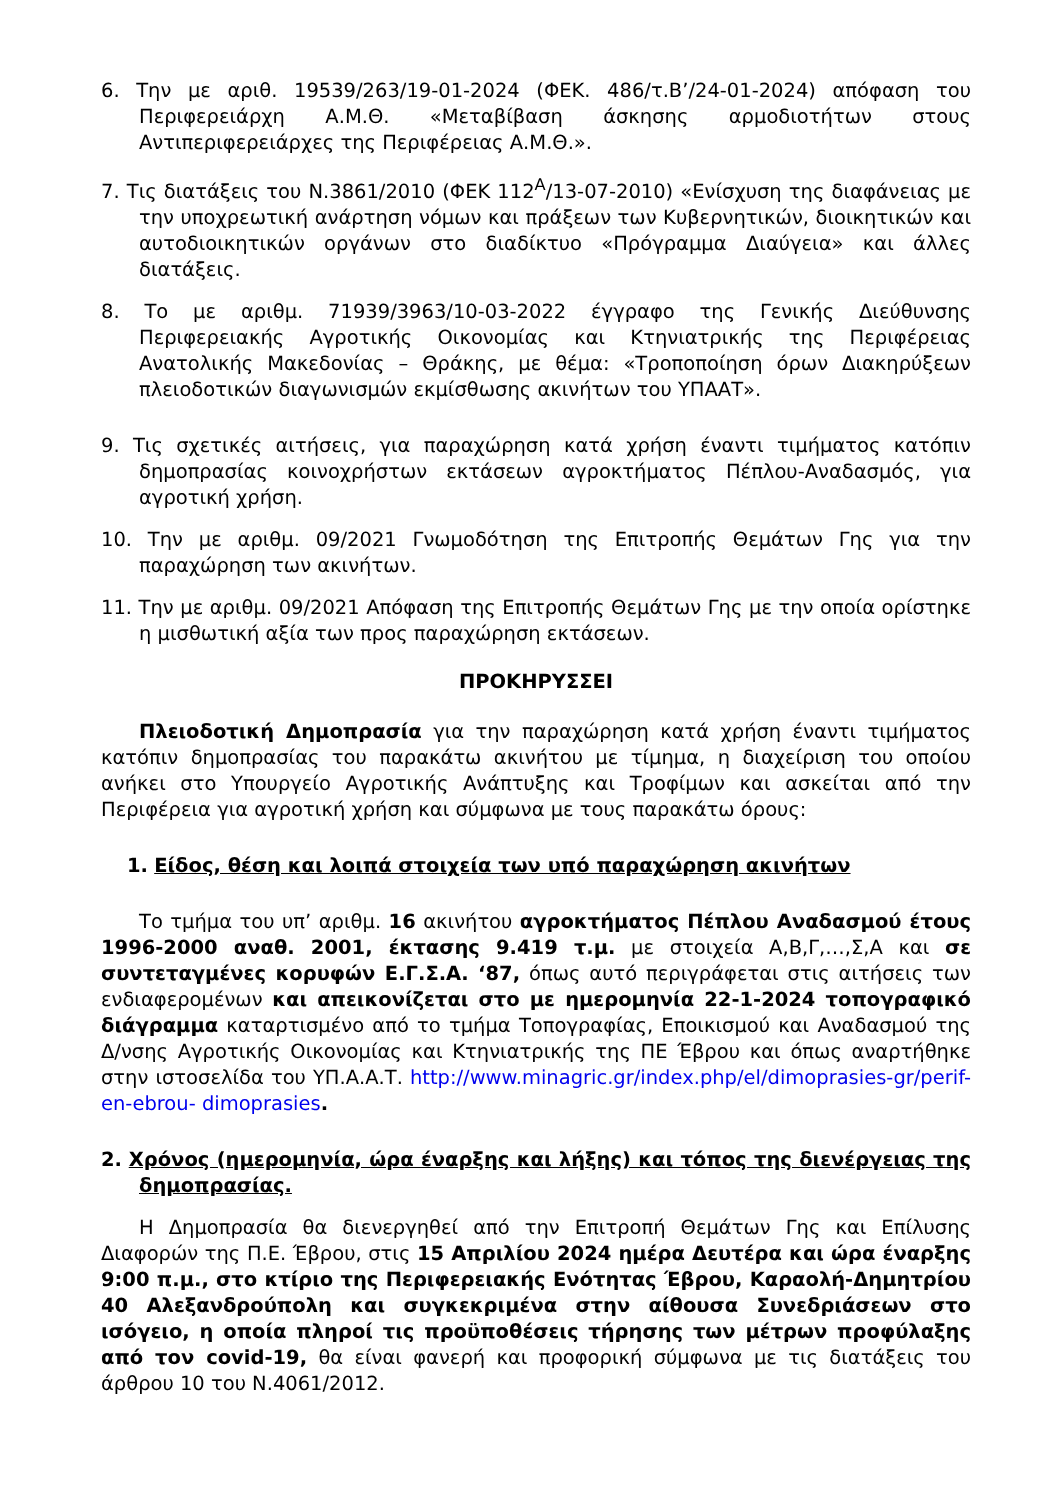6. Την με αριθ. 19539/263/19-01-2024 (ΦΕΚ. 486/τ.Β’/24-01-2024) απόφαση του Περιφερειάρχη Α.Μ.Θ. «Μεταβίβαση άσκησης αρμοδιοτήτων στους Αντιπεριφερειάρχες της Περιφέρειας Α.Μ.Θ.».
7. Τις διατάξεις του Ν.3861/2010 (ΦΕΚ 112<sup>Α</sup>/13-07-2010) «Ενίσχυση της διαφάνειας με την υποχρεωτική ανάρτηση νόμων και πράξεων των Κυβερνητικών, διοικητικών και αυτοδιοικητικών οργάνων στο διαδίκτυο «Πρόγραμμα Διαύγεια» και άλλες διατάξεις.
8. Το με αριθμ. 71939/3963/10-03-2022 έγγραφο της Γενικής Διεύθυνσης Περιφερειακής Αγροτικής Οικονομίας και Κτηνιατρικής της Περιφέρειας Ανατολικής Μακεδονίας – Θράκης, με θέμα: «Τροποποίηση όρων Διακηρύξεων πλειοδοτικών διαγωνισμών εκμίσθωσης ακινήτων του ΥΠΑΑΤ».
9. Τις σχετικές αιτήσεις, για παραχώρηση κατά χρήση έναντι τιμήματος κατόπιν δημοπρασίας κοινοχρήστων εκτάσεων αγροκτήματος Πέπλου-Αναδασμός, για αγροτική χρήση.
10. Την με αριθμ. 09/2021 Γνωμοδότηση της Επιτροπής Θεμάτων Γης για την παραχώρηση των ακινήτων.
11. Την με αριθμ. 09/2021 Απόφαση της Επιτροπής Θεμάτων Γης με την οποία ορίστηκε η μισθωτική αξία των προς παραχώρηση εκτάσεων.
ΠΡΟΚΗΡΥΣΣΕΙ
Πλειοδοτική Δημοπρασία για την παραχώρηση κατά χρήση έναντι τιμήματος κατόπιν δημοπρασίας του παρακάτω ακινήτου με τίμημα, η διαχείριση του οποίου ανήκει στο Υπουργείο Αγροτικής Ανάπτυξης και Τροφίμων και ασκείται από την Περιφέρεια για αγροτική χρήση και σύμφωνα με τους παρακάτω όρους:
1. Είδος, θέση και λοιπά στοιχεία των υπό παραχώρηση ακινήτων
Το τμήμα του υπ’ αριθμ. 16 ακινήτου αγροκτήματος Πέπλου Αναδασμού έτους 1996-2000 αναθ. 2001, έκτασης 9.419 τ.μ. με στοιχεία Α,Β,Γ,…,Σ,Α και σε συντεταγμένες κορυφών Ε.Γ.Σ.Α. ‘87, όπως αυτό περιγράφεται στις αιτήσεις των ενδιαφερομένων και απεικονίζεται στο με ημερομηνία 22-1-2024 τοπογραφικό διάγραμμα καταρτισμένο από το τμήμα Τοπογραφίας, Εποικισμού και Αναδασμού της Δ/νσης Αγροτικής Οικονομίας και Κτηνιατρικής της ΠΕ Έβρου και όπως αναρτήθηκε στην ιστοσελίδα του ΥΠ.Α.Α.Τ. http://www.minagric.gr/index.php/el/dimoprasies-gr/perif-en-ebrou- dimoprasies.
2. Χρόνος (ημερομηνία, ώρα έναρξης και λήξης) και τόπος της διενέργειας της δημοπρασίας.
Η Δημοπρασία θα διενεργηθεί από την Επιτροπή Θεμάτων Γης και Επίλυσης Διαφορών της Π.Ε. Έβρου, στις 15 Απριλίου 2024 ημέρα Δευτέρα και ώρα έναρξης 9:00 π.μ., στο κτίριο της Περιφερειακής Ενότητας Έβρου, Καραολή-Δημητρίου 40 Αλεξανδρούπολη και συγκεκριμένα στην αίθουσα Συνεδριάσεων στο ισόγειο, η οποία πληροί τις προϋποθέσεις τήρησης των μέτρων προφύλαξης από τον covid-19, θα είναι φανερή και προφορική σύμφωνα με τις διατάξεις του άρθρου 10 του Ν.4061/2012.